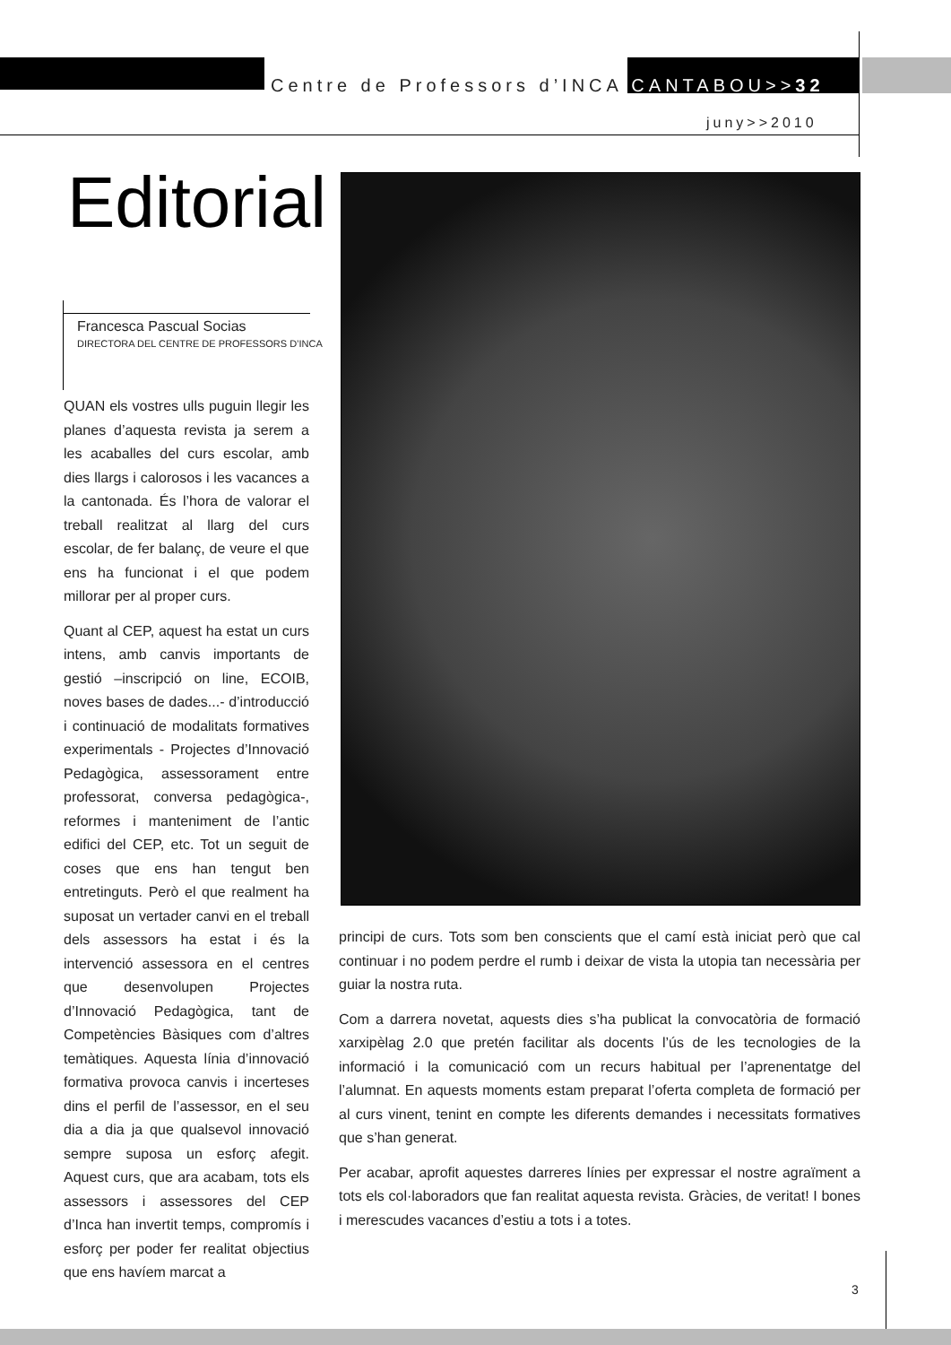Centre de Professors d’INCA CANTABOU>>32
juny>>2010
Editorial
Francesca Pascual Socias
DIRECTORA DEL CENTRE DE PROFESSORS D’INCA
QUAN els vostres ulls puguin llegir les planes d’aquesta revista ja serem a les acaballes del curs escolar, amb dies llargs i calorosos i les vacances a la cantonada. És l’hora de valorar el treball realitzat al llarg del curs escolar, de fer balanç, de veure el que ens ha funcionat i el que podem millorar per al proper curs.
Quant al CEP, aquest ha estat un curs intens, amb canvis importants de gestió –inscripció on line, ECOIB, noves bases de dades...- d’introducció i continuació de modalitats formatives experimentals - Projectes d’Innovació Pedagògica, assessorament entre professorat, conversa pedagògica-, reformes i manteniment de l’antic edifici del CEP, etc. Tot un seguit de coses que ens han tengut ben entretinguts. Però el que realment ha suposat un vertader canvi en el treball dels assessors ha estat i és la intervenció assessora en el centres que desenvolupen Projectes d’Innovació Pedagògica, tant de Competències Bàsiques com d’altres temàtiques. Aquesta línia d’innovació formativa provoca canvis i incerteses dins el perfil de l’assessor, en el seu dia a dia ja que qualsevol innovació sempre suposa un esforç afegit. Aquest curs, que ara acabam, tots els assessors i assessores del CEP d’Inca han invertit temps, compromís i esforç per poder fer realitat objectius que ens havíem marcat a
principi de curs. Tots som ben conscients que el camí està iniciat però que cal continuar i no podem perdre el rumb i deixar de vista la utopia tan necessària per guiar la nostra ruta.
Com a darrera novetat, aquests dies s’ha publicat la convocatòria de formació xarxipèlag 2.0 que pretén facilitar als docents l’ús de les tecnologies de la informació i la comunicació com un recurs habitual per l’aprenentatge del l’alumnat. En aquests moments estam preparat l’oferta completa de formació per al curs vinent, tenint en compte les diferents demandes i necessitats formatives que s’han generat.
Per acabar, aprofit aquestes darreres línies per expressar el nostre agraïment a tots els col·laboradors que fan realitat aquesta revista. Gràcies, de veritat! I bones i merescudes vacances d’estiu a tots i a totes.
3